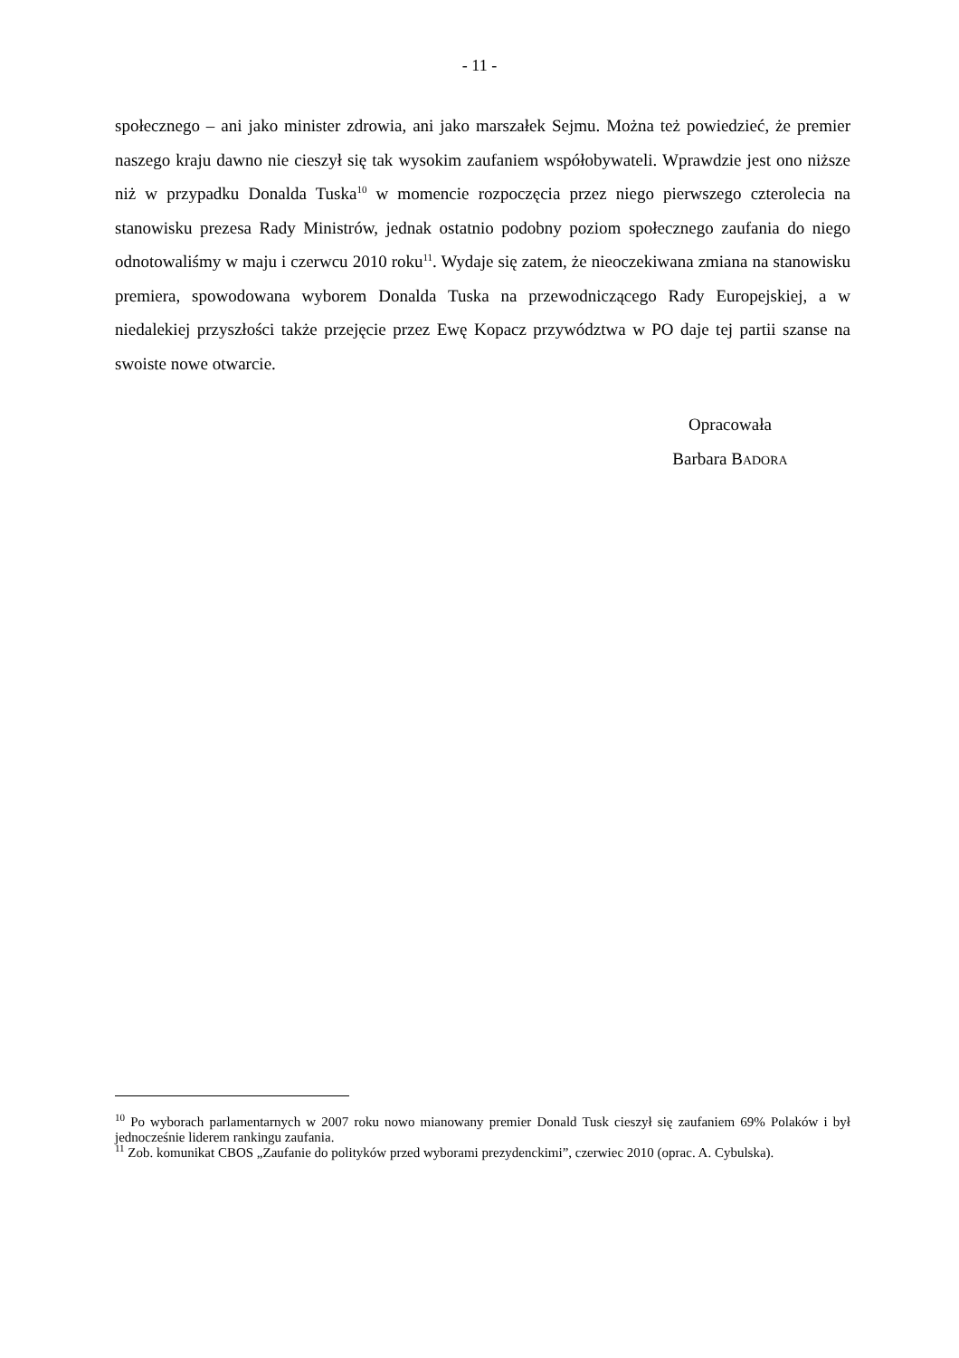- 11 -
społecznego – ani jako minister zdrowia, ani jako marszałek Sejmu. Można też powiedzieć, że premier naszego kraju dawno nie cieszył się tak wysokim zaufaniem współobywateli. Wprawdzie jest ono niższe niż w przypadku Donalda Tuska<sup>10</sup> w momencie rozpoczęcia przez niego pierwszego czterolecia na stanowisku prezesa Rady Ministrów, jednak ostatnio podobny poziom społecznego zaufania do niego odnotowaliśmy w maju i czerwcu 2010 roku<sup>11</sup>. Wydaje się zatem, że nieoczekiwana zmiana na stanowisku premiera, spowodowana wyborem Donalda Tuska na przewodniczącego Rady Europejskiej, a w niedalekiej przyszłości także przejęcie przez Ewę Kopacz przywództwa w PO daje tej partii szanse na swoiste nowe otwarcie.
Opracowała
Barbara BADORA
<sup>10</sup> Po wyborach parlamentarnych w 2007 roku nowo mianowany premier Donald Tusk cieszył się zaufaniem 69% Polaków i był jednocześnie liderem rankingu zaufania.
<sup>11</sup> Zob. komunikat CBOS „Zaufanie do polityków przed wyborami prezydenckimi”, czerwiec 2010 (oprac. A. Cybulska).